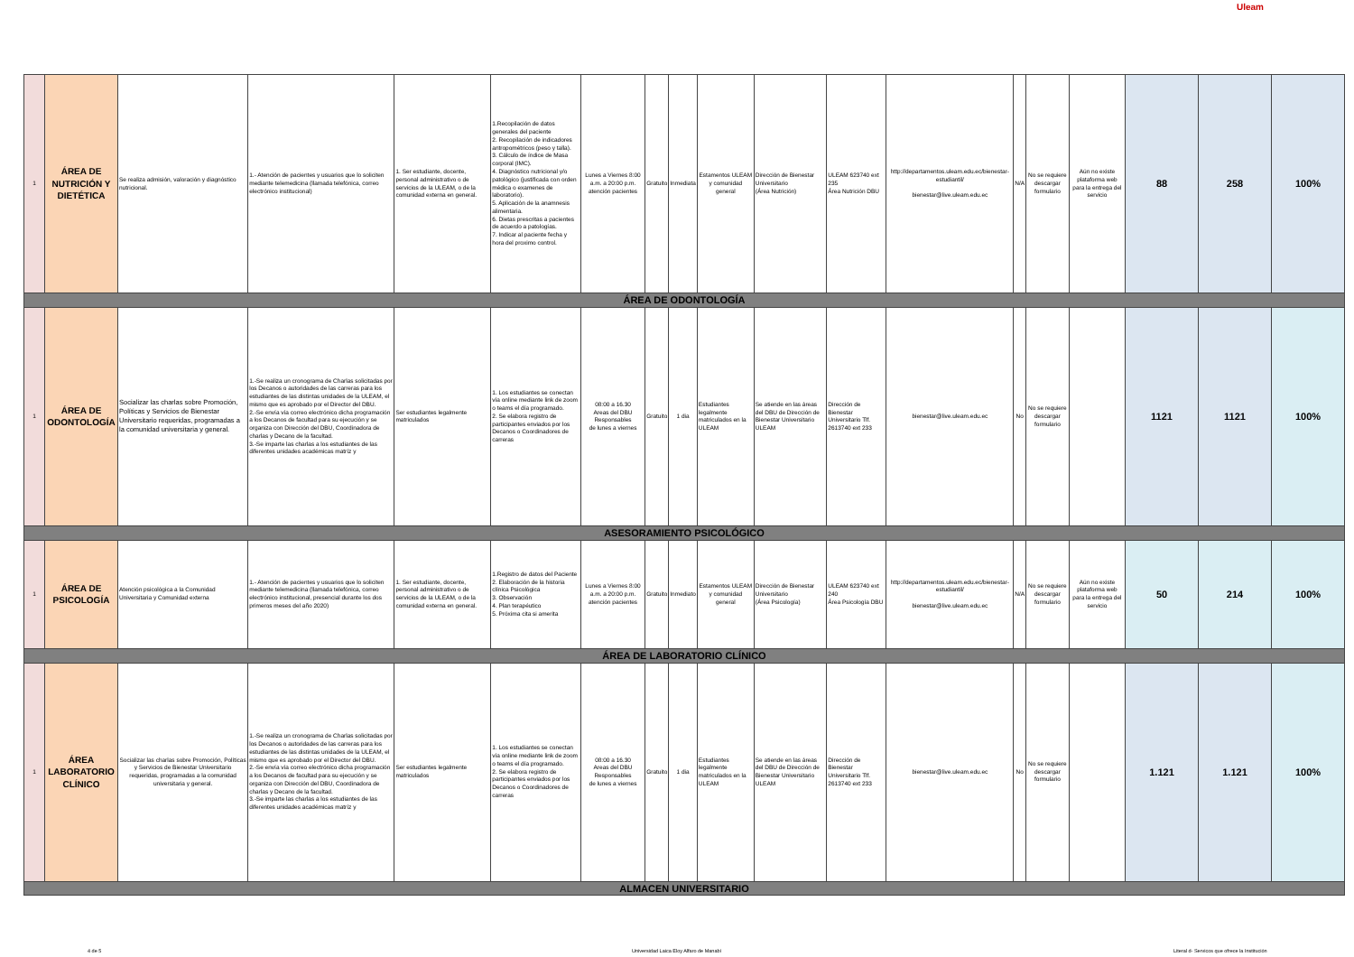Uleam
| 1 | ÁREA DE NUTRICIÓN Y DIETÉTICA | Se realiza admisión, valoración y diagnóstico nutricional. | 1.- Atención de pacientes y usuarios que lo soliciten mediante telemedicina (llamada telefónica, correo electrónico institucional) | 1. Ser estudiante, docente, personal administrativo o de servicios de la ULEAM, o de la comunidad externa en general. | 1.Recopilación de datos generales del paciente 2. Recopilación de indicadores antropométricos (peso y talla). 3. Cálculo de índice de Masa corporal (IMC). 4. Diagnóstico nutricional y/o patológico (justificada con orden médica o examenes de laboratorio). 5. Aplicación de la anamnesis alimentaria. 6. Dietas prescritas a pacientes de acuerdo a patologías. 7. Indicar al paciente fecha y hora del proximo control. | Lunes a Viernes 8:00 a.m. a 20:00 p.m. atención pacientes | Gratuito | Inmediata | Estamentos ULEAM y comunidad general | Dirección de Bienestar Universitario (Área Nutrición) | ULEAM 623740 ext 235 Área Nutrición DBU | http://departamentos.uleam.edu.ec/bienestar-estudiantil/ bienestar@live.uleam.edu.ec | N/A | No se requiere descargar formulario | Aún no existe plataforma web para la entrega del servicio | 88 | 258 | 100% |
| ÁREA DE ODONTOLOGÍA | | | | | | | | | | | | | | | | | | |
| 1 | ÁREA DE ODONTOLOGÍA | Socializar las charlas sobre Promoción, Políticas y Servicios de Bienestar Universitario requeridas, programadas a la comunidad universitaria y general. | 1.-Se realiza un cronograma de Charlas solicitadas por los Decanos o autoridades de las carreras para los estudiantes de las distintas unidades de la ULEAM, el mismo que es aprobado por el Director del DBU. 2.-Se envía vía correo electrónico dicha programación a los Decanos de facultad para su ejecución y se organiza con Dirección del DBU, Coordinadora de charlas y Decano de la facultad. 3.-Se imparte las charlas a los estudiantes de las diferentes unidades académicas matríz y | Ser estudiantes legalmente matriculados | 1. Los estudiantes se conectan vía online mediante link de zoom o teams el día programado. 2. Se elabora registro de participantes enviados por los Decanos o Coordinadores de carreras | 08:00 a 16.30 Areas del DBU Responsables de lunes a viernes | Gratuito | 1 dia | Estudiantes legalmente matriculados en la ULEAM | Se atiende en las áreas del DBU de Dirección de Bienestar Universitario ULEAM | Dirección de Bienestar Universitario Tlf. 2613740 ext 233 | bienestar@live.uleam.edu.ec | No | No se requiere descargar formulario | | 1121 | 1121 | 100% |
| ASESORAMIENTO PSICOLÓGICO | | | | | | | | | | | | | | | | | | |
| 1 | ÁREA DE PSICOLOGÍA | Atención psicológica a la Comunidad Universitaria y Comunidad externa | 1.- Atención de pacientes y usuarios que lo soliciten mediante telemedicina (llamada telefónica, correo electrónico institucional, presencial durante los dos primeros meses del año 2020) | 1. Ser estudiante, docente, personal administrativo o de servicios de la ULEAM, o de la comunidad externa en general. | 1.Registro de datos del Paciente 2. Elaboración de la historia clínica Psicológica 3. Observación 4. Plan terapéutico 5. Próxima cita si amerita | Lunes a Viernes 8:00 a.m. a 20:00 p.m. atención pacientes | Gratuito | Inmediato | Estamentos ULEAM y comunidad general | Dirección de Bienestar Universitario (Área Psicología) | ULEAM 623740 ext 240 Área Psicología DBU | http://departamentos.uleam.edu.ec/bienestar-estudiantil/ bienestar@live.uleam.edu.ec | N/A | No se requiere descargar formulario | Aún no existe plataforma web para la entrega del servicio | 50 | 214 | 100% |
| ÁREA DE LABORATORIO CLÍNICO | | | | | | | | | | | | | | | | | | |
| 1 | ÁREA LABORATORIO CLÍNICO | Socializar las charlas sobre Promoción, Políticas y Servicios de Bienestar Universitario requeridas, programadas a la comunidad universitaria y general. | 1.-Se realiza un cronograma de Charlas solicitadas por los Decanos o autoridades de las carreras para los estudiantes de las distintas unidades de la ULEAM, el mismo que es aprobado por el Director del DBU. 2.-Se envía vía correo electrónico dicha programación a los Decanos de facultad para su ejecución y se organiza con Dirección del DBU, Coordinadora de charlas y Decano de la facultad. 3.-Se imparte las charlas a los estudiantes de las diferentes unidades académicas matríz y | Ser estudiantes legalmente matriculados | 1. Los estudiantes se conectan vía online mediante link de zoom o teams el día programado. 2. Se elabora registro de participantes enviados por los Decanos o Coordinadores de carreras | 08:00 a 16.30 Areas del DBU Responsables de lunes a viernes | Gratuito | 1 dia | Estudiantes legalmente matriculados en la ULEAM | Se atiende en las áreas del DBU de Dirección de Bienestar Universitario ULEAM | Dirección de Bienestar Universitario Tlf. 2613740 ext 233 | bienestar@live.uleam.edu.ec | No | No se requiere descargar formulario | | 1.121 | 1.121 | 100% |
| ALMACEN UNIVERSITARIO | | | | | | | | | | | | | | | | | | |
4 de 5
Universidad Laica Eloy Alfaro de Manabí
Literal d- Servicos que ofrece la Institución